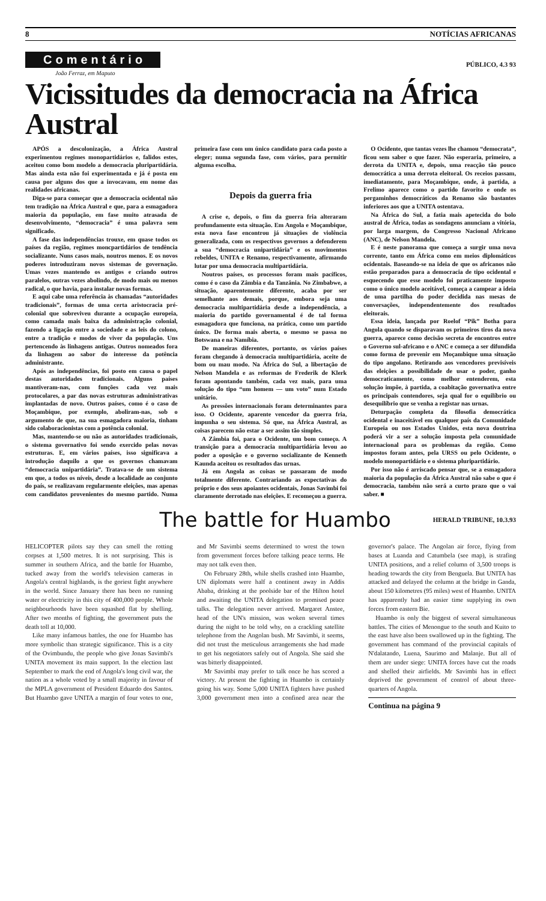8 NOTÍCIAS AFRICANAS
Comentário
PÚBLICO, 4.3 93
João Ferraz, em Maputo
Vicissitudes da democracia na África Austral
APÓS a descolonização, a África Austral experimentou regimes monopartidários e, falidos estes, aceitou como bom modelo a democracia pluripartidária. Mas ainda esta não foi experimentada e já é posta em causa por alguns dos que a invocavam, em nome das realidades africanas.
Diga-se para começar que a democracia ocidental não tem tradição na África Austral e que, para a esmagadora maioria da população, em fase muito atrasada de desenvolvimento, “democracia” é uma palavra sem significado.
A fase das independências trouxe, em quase todos os países da região, regimes moncpartidários de tendência socializante. Nuns casos mais, noutros menos. E os novos poderes introduziram novos sistemas de governação. Umas vezes mantendo os antigos e criando outros paralelos, outras vezes abolindo, de modo mais ou menos radical, o que havia, para instalar novas formas.
E aqui cabe uma referência às chamadas “autoridades tradicionais”, formas de uma certa aristocracia pré-colonial que sobreviveu durante a ocupação europeia, como camada mais baixa da administração colonial, fazendo a ligação entre a sociedade e as leis do colono, entre a tradição e modos de viver da população. Uns pertencendo às linhagens antigas. Outros nomeados fora da linhagem ao sabor do interesse da potência administrante.
Após as independências, foi posto em causa o papel destas autoridades tradicionais. Alguns países mantiveram-nas, com funções cada vez mais protocolares, a par das novas estruturas administrativas implantadas de novo. Outros países, como é o caso de Moçambique, por exemplo, aboliram-nas, sob o argumento de que, na sua esmagadora maioria, tinham sido colaboracionistas com a potência colonial.
Mas, mantendo-se ou não as autoridades tradicionais, o sistema governativo foi sendo exercido pelas novas estruturas. E, em vários países, isso significava a introdução daquilo a que os governos chamavam “democracia unipartidária”. Tratava-se de um sistema em que, a todos os níveis, desde a localidade ao conjunto do país, se realizavam regularmente eleições, mas apenas com candidatos provenientes do mesmo partido. Numa primeira fase com um único candidato para cada posto a eleger; numa segunda fase, com vários, para permitir alguma escolha.
Depois da guerra fria
A crise e, depois, o fim da guerra fria alteraram profundamente esta situação. Em Angola e Moçambique, esta nova fase encontrou já situações de violência generalizada, com os respectivos governos a defenderem a sua “democracia unipartidária” e os movimentos rebeldes, UNITA e Renamo, respectivamente, afirmando lutar por uma democracia multipartidária.
Noutros países, os processos foram mais pacíficos, como é o caso da Zâmbia e da Tanzânia. No Zimbabwe, a situação, aparentemente diferente, acaba por ser semelhante aos demais, porque, embora seja uma democracia multipartidária desde a independência, a maioria do partido governamental é de tal forma esmagadora que funciona, na prática, como um partido único. De forma mais aberta, o mesmo se passa no Botswana e na Namíbia.
De maneiras diferentes, portanto, os vários países foram chegando à democracia multipartidária, aceite de bom ou mau modo. Na África do Sul, a libertação de Nelson Mandela e as reformas de Frederik de Klerk foram apontando também, cada vez mais, para uma solução do tipo “um homem — um voto” num Estado unitário.
As pressões internacionais foram determinantes para isso. O Ocidente, aparente vencedor da guerra fria, impunha o seu sistema. Só que, na África Austral, as coisas parecem não estar a ser assim tão simples.
A Zâmbia foi, para o Ocidente, um bom começo. A transição para a democracia multipartidária levou ao poder a oposição e o governo socializante de Kenneth Kaunda aceitou os resultados das urnas.
Já em Angola as coisas se passaram de modo totalmente diferente. Contrariando as expectativas do próprio e dos seus apoiantes ocidentais, Jonas Savimbi foi claramente derrotado nas eleições. E recomeçou a guerra.
O Ocidente, que tantas vezes lhe chamou “democrata”, ficou sem saber o que fazer. Não esperaria, primeiro, a derrota da UNITA e, depois, uma reacção tão pouco democrática a uma derrota eleitoral. Os receios passam, imediatamente, para Moçambique, onde, à partida, a Frelimo aparece como o partido favorito e onde os pergaminhos democráticos da Renamo são bastantes inferiores aos que a UNITA ostentava.
Na África do Sul, a fatia mais apetecida do bolo austral de África, todas as sondagens anunciam a vitória, por larga margem, do Congresso Nacional Africano (ANC), de Nelson Mandela.
E é neste panorama que começa a surgir uma nova corrente, tanto em África como em meios diplomáticos ocidentais. Baseando-se na ideia de que os africanos não estão preparados para a democracia de tipo ocidental e esquecendo que esse modelo foi praticamente imposto como o único modelo aceitável, começa a campear a ideia de uma partilha do poder decidida nas mesas de conversações, independentemente dos resultados eleitorais.
Essa ideia, lançada por Roelof “Pik” Botha para Angola quando se disparavam os primeiros tiros da nova guerra, aparece como decisão secreta de encontros entre o Governo sul-africano e o ANC e começa a ser difundida como forma de prevenir em Moçambique uma situação do tipo angolano. Retirando aos vencedores previsíveis das eleições a possibilidade de usar o poder, ganho democraticamente, como melhor entenderem, esta solução impõe, à partida, a coabitação governativa entre os principais contendores, seja qual for o equilíbrio ou desequilíbrio que se venha a registar nas urnas.
Deturpação completa da filosofia democrática ocidental e inaceitável em qualquer país da Comunidade Europeia ou nos Estados Unidos, esta nova doutrina poderá vir a ser a solução imposta pela comunidade internacional para os problemas da região. Como impostos foram antes, pela URSS ou pelo Ocidente, o modelo monopartidário e o sistema pluripartidário.
Por isso não é arriscado pensar que, se a esmagadora maioria da população da África Austral não sabe o que é democracia, também não será a curto prazo que o vai saber. ■
The battle for Huambo
HERALD TRIBUNE, 10.3.93
HELICOPTER pilots say they can smell the rotting corpses at 1,500 metres. It is not surprising. This is summer in southern Africa, and the battle for Huambo, tucked away from the world's television cameras in Angola's central highlands, is the goriest fight anywhere in the world. Since January there has been no running water or electricity in this city of 400,000 people. Whole neighbourhoods have been squashed flat by shelling. After two months of fighting, the government puts the death toll at 10,000.
Like many infamous battles, the one for Huambo has more symbolic than strategic significance. This is a city of the Ovimbundu, the people who give Jonas Savimbi's UNITA movement its main support. In the election last September to mark the end of Angola's long civil war, the nation as a whole voted by a small majority in favour of the MPLA government of President Eduardo dos Santos. But Huambo gave UNITA a margin of four votes to one, and Mr Savimbi seems determined to wrest the town from government forces before talking peace terms. He may not talk even then.
On February 28th, while shells crashed into Huambo, UN diplomats were half a continent away in Addis Ababa, drinking at the poolside bar of the Hilton hotel and awaiting the UNITA delegation to promised peace talks. The delegation never arrived. Margaret Anstee, head of the UN's mission, was woken several times during the night to be told why, on a crackling satellite telephone from the Angolan bush. Mr Savimbi, it seems, did not trust the meticulous arrangements she had made to get his negotiators safely out of Angola. She said she was bitterly disappointed.
Mr Savimbi may prefer to talk once he has scored a victory. At present the fighting in Huambo is certainly going his way. Some 5,000 UNITA fighters have pushed 3,000 government men into a confined area near the governor's palace. The Angolan air force, flying from bases at Luanda and Catumbela (see map), is strafing UNITA positions, and a relief column of 3,500 troops is heading towards the city from Benguela. But UNITA has attacked and delayed the column at the bridge in Ganda, about 150 kilometres (95 miles) west of Huambo. UNITA has apparently had an easier time supplying its own forces from eastern Bie.
Huambo is only the biggest of several simultaneous battles. The cities of Menongue to the south and Kuito to the east have also been swallowed up in the fighting. The government has command of the provincial capitals of N'dalatando, Luena, Saurimo and Malanje. But all of them are under siege: UNITA forces have cut the roads and shelled their airfields. Mr Savimbi has in effect deprived the government of control of about three-quarters of Angola.
Continua na página 9